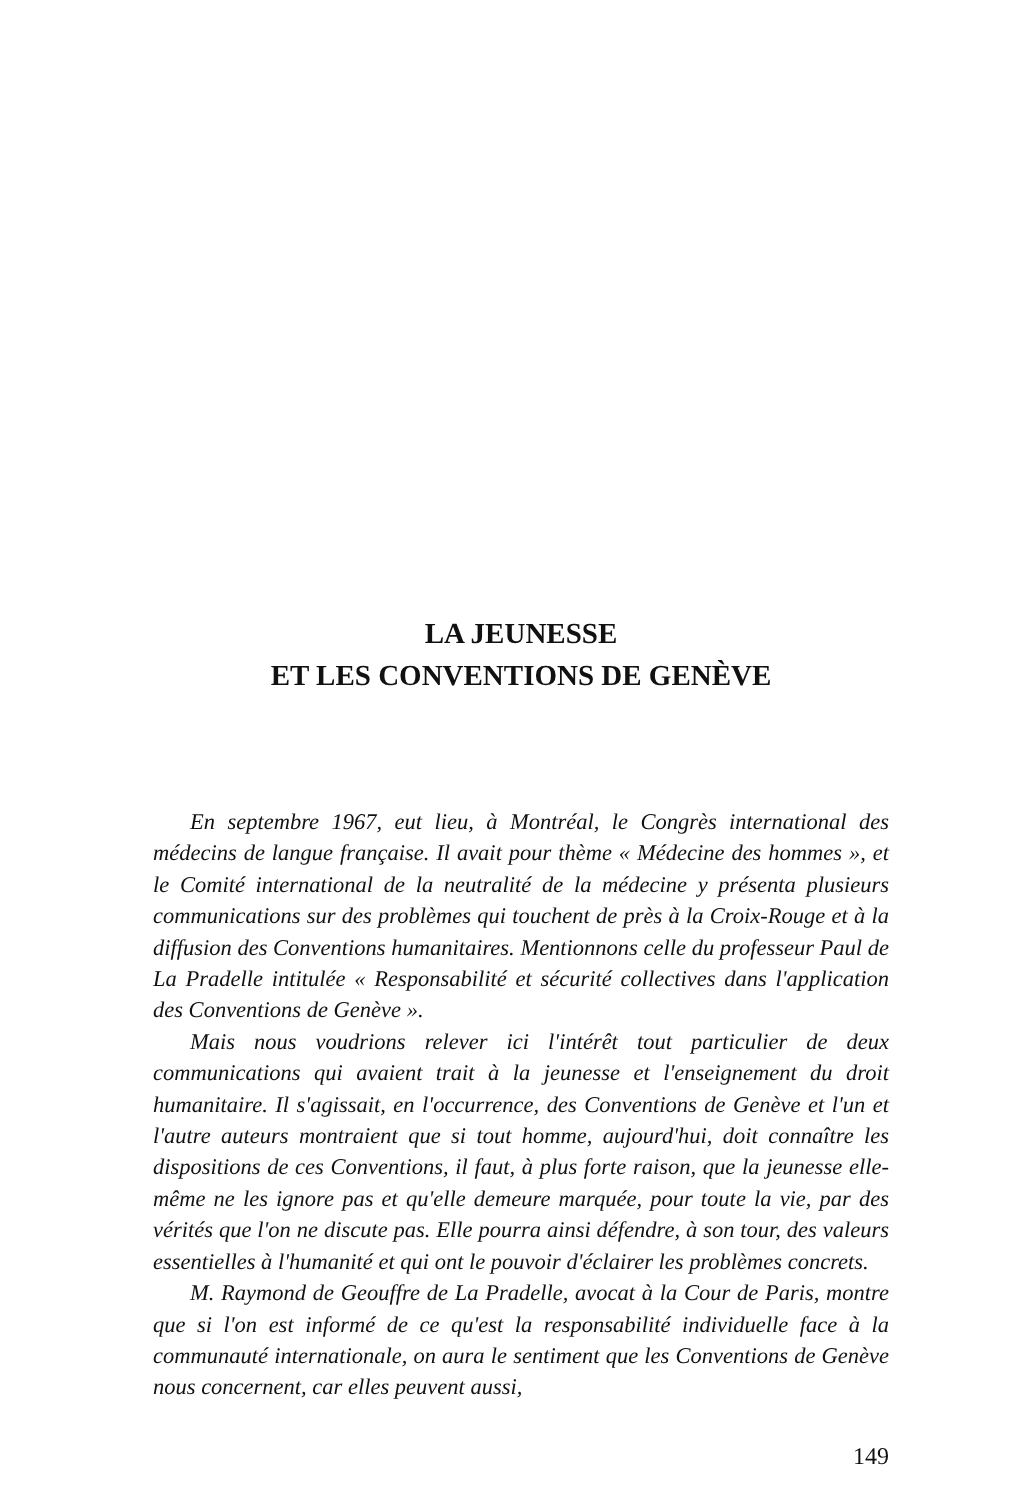LA JEUNESSE
ET LES CONVENTIONS DE GENÈVE
En septembre 1967, eut lieu, à Montréal, le Congrès international des médecins de langue française. Il avait pour thème « Médecine des hommes », et le Comité international de la neutralité de la médecine y présenta plusieurs communications sur des problèmes qui touchent de près à la Croix-Rouge et à la diffusion des Conventions humanitaires. Mentionnons celle du professeur Paul de La Pradelle intitulée « Responsabilité et sécurité collectives dans l'application des Conventions de Genève ».
Mais nous voudrions relever ici l'intérêt tout particulier de deux communications qui avaient trait à la jeunesse et l'enseignement du droit humanitaire. Il s'agissait, en l'occurrence, des Conventions de Genève et l'un et l'autre auteurs montraient que si tout homme, aujourd'hui, doit connaître les dispositions de ces Conventions, il faut, à plus forte raison, que la jeunesse elle-même ne les ignore pas et qu'elle demeure marquée, pour toute la vie, par des vérités que l'on ne discute pas. Elle pourra ainsi défendre, à son tour, des valeurs essentielles à l'humanité et qui ont le pouvoir d'éclairer les problèmes concrets.
M. Raymond de Geouffre de La Pradelle, avocat à la Cour de Paris, montre que si l'on est informé de ce qu'est la responsabilité individuelle face à la communauté internationale, on aura le sentiment que les Conventions de Genève nous concernent, car elles peuvent aussi,
149